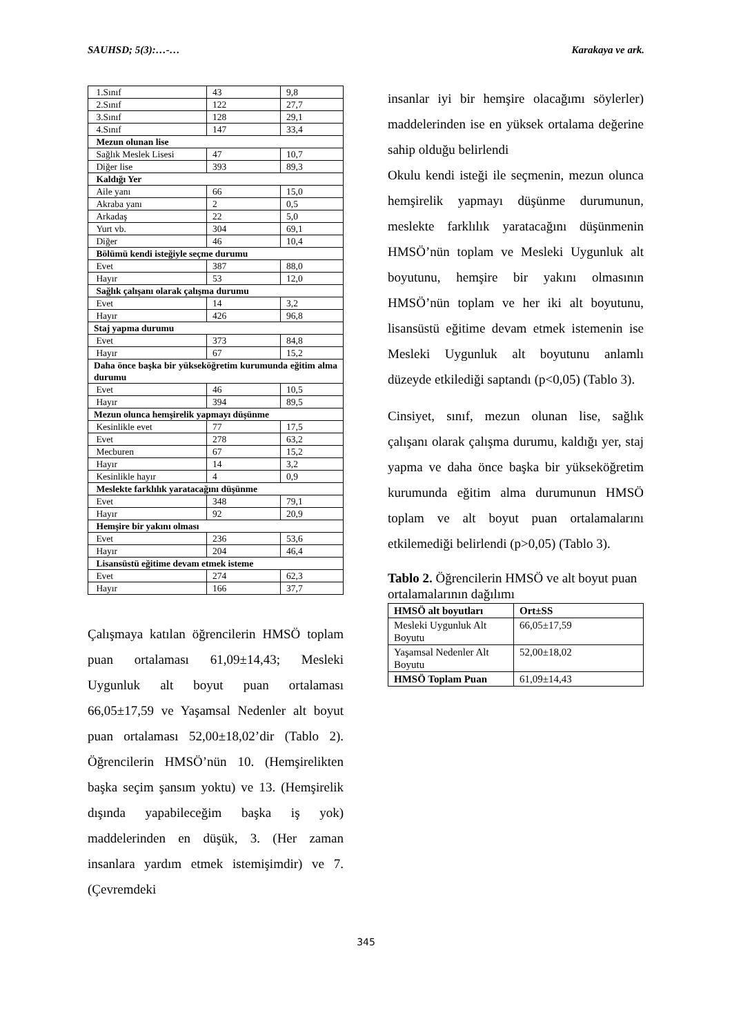SAUHSD; 5(3):…-… Karakaya ve ark.
| 1.Sınıf | 43 | 9,8 |
| 2.Sınıf | 122 | 27,7 |
| 3.Sınıf | 128 | 29,1 |
| 4.Sınıf | 147 | 33,4 |
| Mezun olunan lise | | |
| Sağlık Meslek Lisesi | 47 | 10,7 |
| Diğer lise | 393 | 89,3 |
| Kaldığı Yer | | |
| Aile yanı | 66 | 15,0 |
| Akraba yanı | 2 | 0,5 |
| Arkadaş | 22 | 5,0 |
| Yurt vb. | 304 | 69,1 |
| Diğer | 46 | 10,4 |
| Bölümü kendi isteğiyle seçme durumu | | |
| Evet | 387 | 88,0 |
| Hayır | 53 | 12,0 |
| Sağlık çalışanı olarak çalışma durumu | | |
| Evet | 14 | 3,2 |
| Hayır | 426 | 96,8 |
| Staj yapma durumu | | |
| Evet | 373 | 84,8 |
| Hayır | 67 | 15,2 |
| Daha önce başka bir yükseköğretim kurumunda eğitim alma durumu | | |
| Evet | 46 | 10,5 |
| Hayır | 394 | 89,5 |
| Mezun olunca hemşirelik yapmayı düşünme | | |
| Kesinlikle evet | 77 | 17,5 |
| Evet | 278 | 63,2 |
| Mecburen | 67 | 15,2 |
| Hayır | 14 | 3,2 |
| Kesinlikle hayır | 4 | 0,9 |
| Meslekte farklılık yaratacağını düşünme | | |
| Evet | 348 | 79,1 |
| Hayır | 92 | 20,9 |
| Hemşire bir yakını olması | | |
| Evet | 236 | 53,6 |
| Hayır | 204 | 46,4 |
| Lisansüstü eğitime devam etmek isteme | | |
| Evet | 274 | 62,3 |
| Hayır | 166 | 37,7 |
Çalışmaya katılan öğrencilerin HMSÖ toplam puan ortalaması 61,09±14,43; Mesleki Uygunluk alt boyut puan ortalaması 66,05±17,59 ve Yaşamsal Nedenler alt boyut puan ortalaması 52,00±18,02’dir (Tablo 2). Öğrencilerin HMSÖ’nün 10. (Hemşirelikten başka seçim şansım yoktu) ve 13. (Hemşirelik dışında yapabileceğim başka iş yok) maddelerinden en düşük, 3. (Her zaman insanlara yardım etmek istemişimdir) ve 7. (Çevremdeki
insanlar iyi bir hemşire olacağımı söylerler) maddelerinden ise en yüksek ortalama değerine sahip olduğu belirlendi
Okulu kendi isteği ile seçmenin, mezun olunca hemşirelik yapmayı düşünme durumunun, meslekte farklılık yaratacağını düşünmenin HMSÖ’nün toplam ve Mesleki Uygunluk alt boyutunu, hemşire bir yakını olmasının HMSÖ’nün toplam ve her iki alt boyutunu, lisansüstü eğitime devam etmek istemenin ise Mesleki Uygunluk alt boyutunu anlamlı düzeyde etkilediği saptandı (p<0,05) (Tablo 3).
Cinsiyet, sınıf, mezun olunan lise, sağlık çalışanı olarak çalışma durumu, kaldığı yer, staj yapma ve daha önce başka bir yükseköğretim kurumunda eğitim alma durumunun HMSÖ toplam ve alt boyut puan ortalamalarını etkilemediği belirlendi (p>0,05) (Tablo 3).
Tablo 2. Öğrencilerin HMSÖ ve alt boyut puan ortalamalarının dağılımı
| HMSÖ alt boyutları | Ort±SS |
| --- | --- |
| Mesleki Uygunluk Alt Boyutu | 66,05±17,59 |
| Yaşamsal Nedenler Alt Boyutu | 52,00±18,02 |
| HMSÖ Toplam Puan | 61,09±14,43 |
345